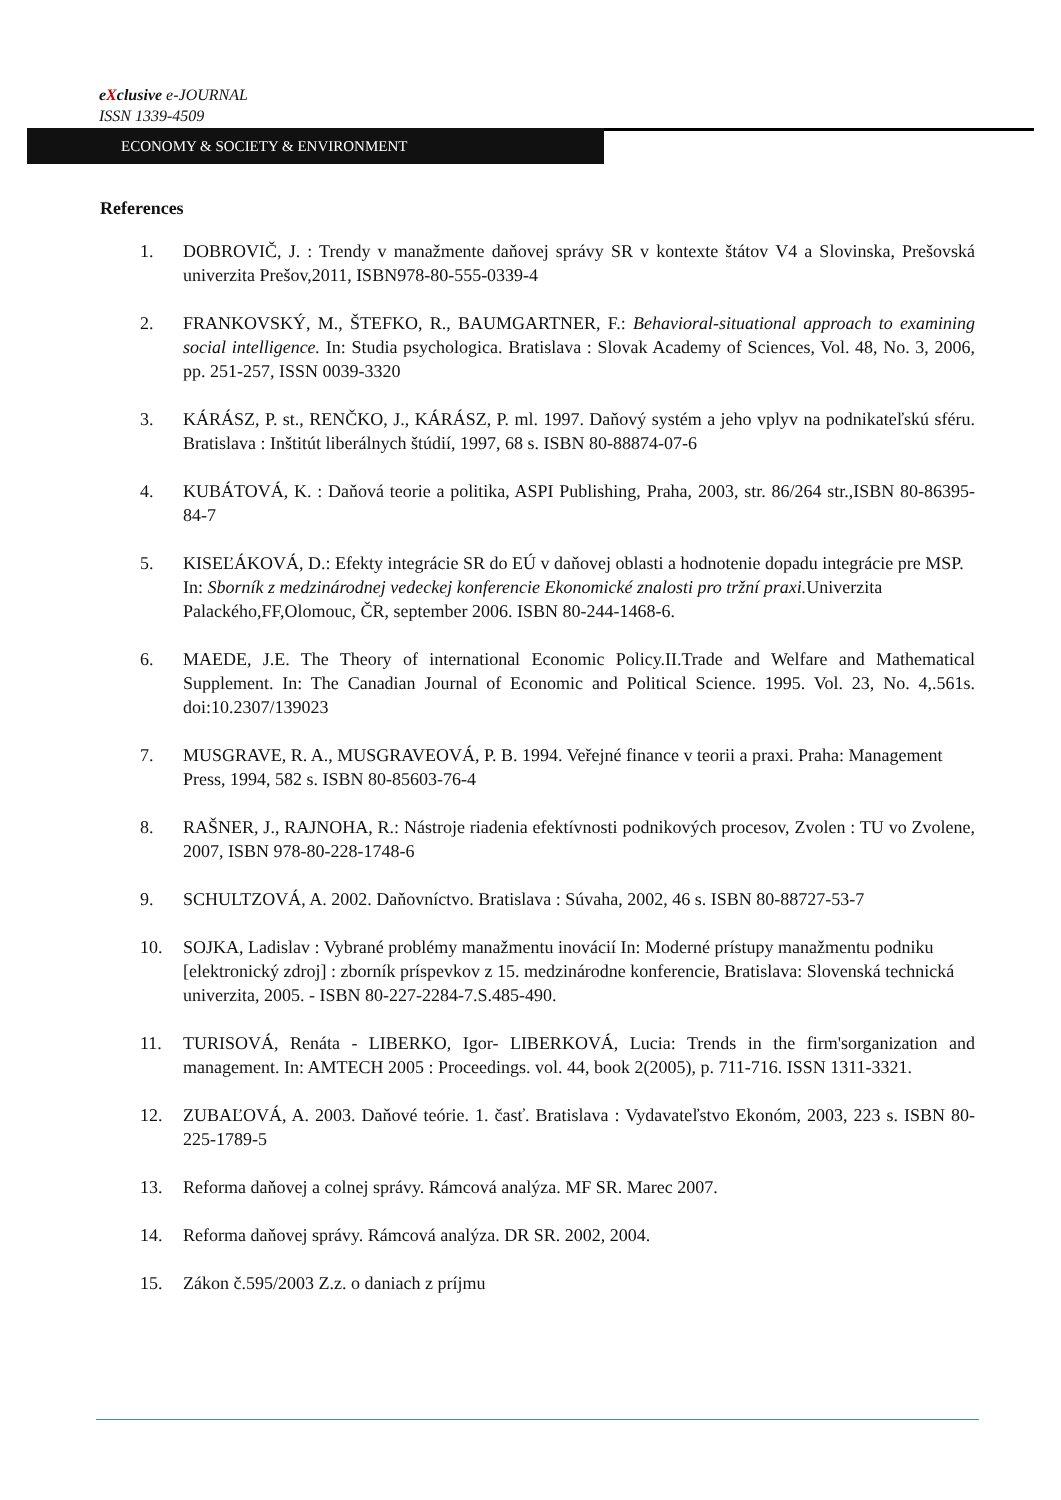eXclusive e-JOURNAL
ISSN 1339-4509
ECONOMY & SOCIETY & ENVIRONMENT
References
1. DOBROVIČ, J. : Trendy v manažmente daňovej správy SR v kontexte štátov V4 a Slovinska, Prešovská univerzita Prešov,2011, ISBN978-80-555-0339-4
2. FRANKOVSKÝ, M., ŠTEFKO, R., BAUMGARTNER, F.: Behavioral-situational approach to examining social intelligence. In: Studia psychologica. Bratislava : Slovak Academy of Sciences, Vol. 48, No. 3, 2006, pp. 251-257, ISSN 0039-3320
3. KÁRÁSZ, P. st., RENČKO, J., KÁRÁSZ, P. ml. 1997. Daňový systém a jeho vplyv na podnikateľskú sféru. Bratislava : Inštitút liberálnych štúdií, 1997, 68 s. ISBN 80-88874-07-6
4. KUBÁTOVÁ, K. : Daňová teorie a politika, ASPI Publishing, Praha, 2003, str. 86/264 str.,ISBN 80-86395-84-7
5. KISEĽÁKOVÁ, D.: Efekty integrácie SR do EÚ v daňovej oblasti a hodnotenie dopadu integrácie pre MSP. In: Sborník z medzinárodnej vedeckej konferencie Ekonomické znalosti pro tržní praxi. Univerzita Palackého,FF,Olomouc, ČR, september 2006. ISBN 80-244-1468-6.
6. MAEDE, J.E. The Theory of international Economic Policy.II.Trade and Welfare and Mathematical Supplement. In: The Canadian Journal of Economic and Political Science. 1995. Vol. 23, No. 4,.561s. doi:10.2307/139023
7. MUSGRAVE, R. A., MUSGRAVEOVÁ, P. B. 1994. Veřejné finance v teorii a praxi. Praha: Management Press, 1994, 582 s. ISBN 80-85603-76-4
8. RAŠNER, J., RAJNOHA, R.: Nástroje riadenia efektívnosti podnikových procesov, Zvolen : TU vo Zvolene, 2007, ISBN 978-80-228-1748-6
9. SCHULTZOVÁ, A. 2002. Daňovníctvo. Bratislava : Súvaha, 2002, 46 s. ISBN 80-88727-53-7
10. SOJKA, Ladislav : Vybrané problémy manažmentu inovácií In: Moderné prístupy manažmentu podniku [elektronický zdroj] : zborník príspevkov z 15. medzinárodne konferencie, Bratislava: Slovenská technická univerzita, 2005. - ISBN 80-227-2284-7.S.485-490.
11. TURISOVÁ, Renáta - LIBERKO, Igor- LIBERKOVÁ, Lucia: Trends in the firm'sorganization and management. In: AMTECH 2005 : Proceedings. vol. 44, book 2(2005), p. 711-716. ISSN 1311-3321.
12. ZUBAĽOVÁ, A. 2003. Daňové teórie. 1. časť. Bratislava : Vydavateľstvo Ekonóm, 2003, 223 s. ISBN 80-225-1789-5
13. Reforma daňovej a colnej správy. Rámcová analýza. MF SR. Marec 2007.
14. Reforma daňovej správy. Rámcová analýza. DR SR. 2002, 2004.
15. Zákon č.595/2003 Z.z. o daniach z príjmu